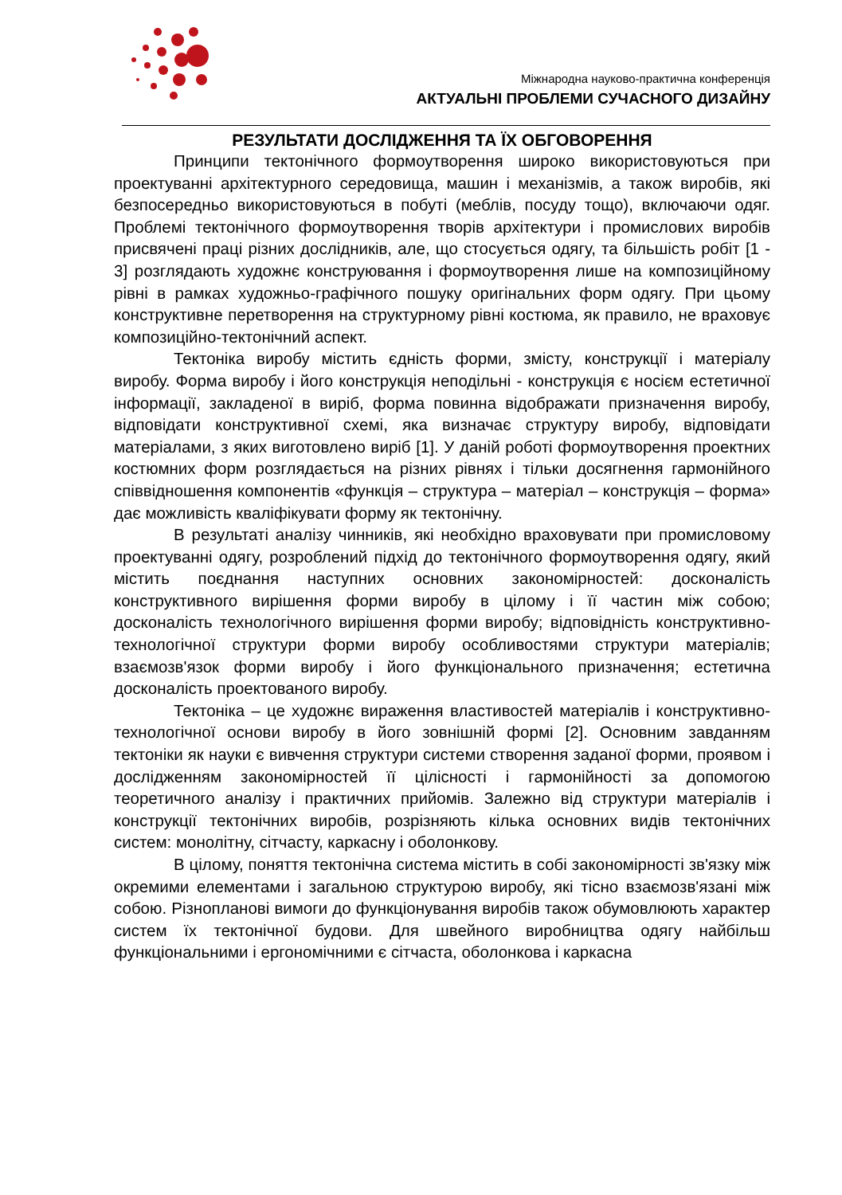Міжнародна науково-практична конференція
АКТУАЛЬНІ ПРОБЛЕМИ СУЧАСНОГО ДИЗАЙНУ
РЕЗУЛЬТАТИ ДОСЛІДЖЕННЯ ТА ЇХ ОБГОВОРЕННЯ
Принципи тектонічного формоутворення широко використовуються при проектуванні архітектурного середовища, машин і механізмів, а також виробів, які безпосередньо використовуються в побуті (меблів, посуду тощо), включаючи одяг. Проблемі тектонічного формоутворення творів архітектури і промислових виробів присвячені праці різних дослідників, але, що стосується одягу, та більшість робіт [1 - 3] розглядають художнє конструювання і формоутворення лише на композиційному рівні в рамках художньо-графічного пошуку оригінальних форм одягу. При цьому конструктивне перетворення на структурному рівні костюма, як правило, не враховує композиційно-тектонічний аспект.
Тектоніка виробу містить єдність форми, змісту, конструкції і матеріалу виробу. Форма виробу і його конструкція неподільні - конструкція є носієм естетичної інформації, закладеної в виріб, форма повинна відображати призначення виробу, відповідати конструктивної схемі, яка визначає структуру виробу, відповідати матеріалами, з яких виготовлено виріб [1]. У даній роботі формоутворення проектних костюмних форм розглядається на різних рівнях і тільки досягнення гармонійного співвідношення компонентів «функція – структура – матеріал – конструкція – форма» дає можливість кваліфікувати форму як тектонічну.
В результаті аналізу чинників, які необхідно враховувати при промисловому проектуванні одягу, розроблений підхід до тектонічного формоутворення одягу, який містить поєднання наступних основних закономірностей: досконалість конструктивного вирішення форми виробу в цілому і її частин між собою; досконалість технологічного вирішення форми виробу; відповідність конструктивно-технологічної структури форми виробу особливостями структури матеріалів; взаємозв'язок форми виробу і його функціонального призначення; естетична досконалість проектованого виробу.
Тектоніка – це художнє вираження властивостей матеріалів і конструктивно-технологічної основи виробу в його зовнішній формі [2]. Основним завданням тектоніки як науки є вивчення структури системи створення заданої форми, проявом і дослідженням закономірностей її цілісності і гармонійності за допомогою теоретичного аналізу і практичних прийомів. Залежно від структури матеріалів і конструкції тектонічних виробів, розрізняють кілька основних видів тектонічних систем: монолітну, сітчасту, каркасну і оболонкову.
В цілому, поняття тектонічна система містить в собі закономірності зв'язку між окремими елементами і загальною структурою виробу, які тісно взаємозв'язані між собою. Різнопланові вимоги до функціонування виробів також обумовлюють характер систем їх тектонічної будови. Для швейного виробництва одягу найбільш функціональними і ергономічними є сітчаста, оболонкова і каркасна